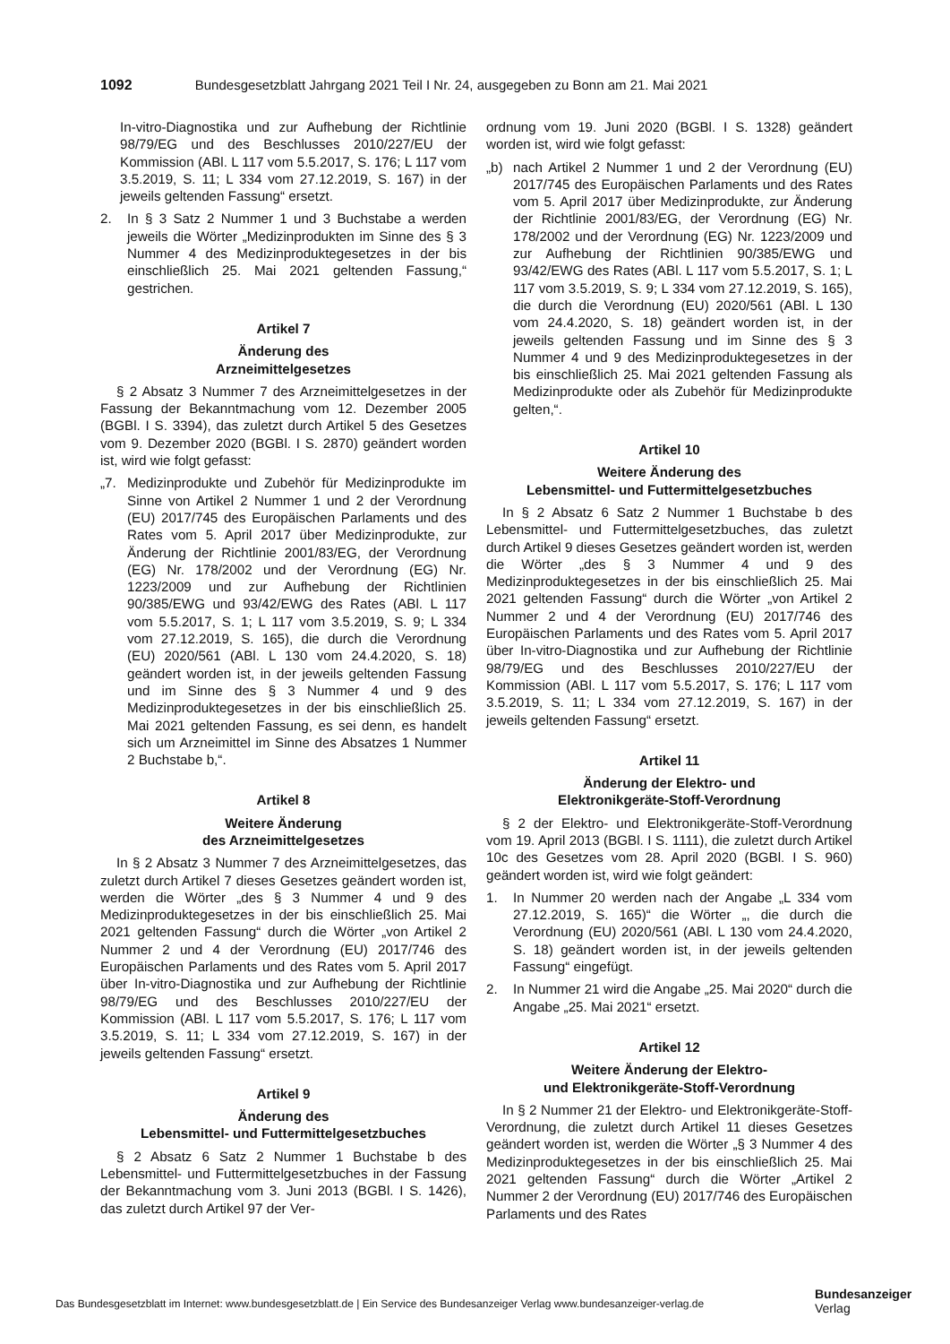1092 Bundesgesetzblatt Jahrgang 2021 Teil I Nr. 24, ausgegeben zu Bonn am 21. Mai 2021
In-vitro-Diagnostika und zur Aufhebung der Richtlinie 98/79/EG und des Beschlusses 2010/227/EU der Kommission (ABl. L 117 vom 5.5.2017, S. 176; L 117 vom 3.5.2019, S. 11; L 334 vom 27.12.2019, S. 167) in der jeweils geltenden Fassung“ ersetzt.
2. In § 3 Satz 2 Nummer 1 und 3 Buchstabe a werden jeweils die Wörter „Medizinprodukten im Sinne des § 3 Nummer 4 des Medizinproduktegesetzes in der bis einschließlich 25. Mai 2021 geltenden Fassung,“ gestrichen.
Artikel 7
Änderung des
Arzneimittelgesetzes
§ 2 Absatz 3 Nummer 7 des Arzneimittelgesetzes in der Fassung der Bekanntmachung vom 12. Dezember 2005 (BGBl. I S. 3394), das zuletzt durch Artikel 5 des Gesetzes vom 9. Dezember 2020 (BGBl. I S. 2870) geändert worden ist, wird wie folgt gefasst:
„7. Medizinprodukte und Zubehör für Medizinprodukte im Sinne von Artikel 2 Nummer 1 und 2 der Verordnung (EU) 2017/745 des Europäischen Parlaments und des Rates vom 5. April 2017 über Medizinprodukte, zur Änderung der Richtlinie 2001/83/EG, der Verordnung (EG) Nr. 178/2002 und der Verordnung (EG) Nr. 1223/2009 und zur Aufhebung der Richtlinien 90/385/EWG und 93/42/EWG des Rates (ABl. L 117 vom 5.5.2017, S. 1; L 117 vom 3.5.2019, S. 9; L 334 vom 27.12.2019, S. 165), die durch die Verordnung (EU) 2020/561 (ABl. L 130 vom 24.4.2020, S. 18) geändert worden ist, in der jeweils geltenden Fassung und im Sinne des § 3 Nummer 4 und 9 des Medizinproduktegesetzes in der bis einschließlich 25. Mai 2021 geltenden Fassung, es sei denn, es handelt sich um Arzneimittel im Sinne des Absatzes 1 Nummer 2 Buchstabe b,“.
Artikel 8
Weitere Änderung
des Arzneimittelgesetzes
In § 2 Absatz 3 Nummer 7 des Arzneimittelgesetzes, das zuletzt durch Artikel 7 dieses Gesetzes geändert worden ist, werden die Wörter „des § 3 Nummer 4 und 9 des Medizinproduktegesetzes in der bis einschließlich 25. Mai 2021 geltenden Fassung“ durch die Wörter „von Artikel 2 Nummer 2 und 4 der Verordnung (EU) 2017/746 des Europäischen Parlaments und des Rates vom 5. April 2017 über In-vitro-Diagnostika und zur Aufhebung der Richtlinie 98/79/EG und des Beschlusses 2010/227/EU der Kommission (ABl. L 117 vom 5.5.2017, S. 176; L 117 vom 3.5.2019, S. 11; L 334 vom 27.12.2019, S. 167) in der jeweils geltenden Fassung“ ersetzt.
Artikel 9
Änderung des
Lebensmittel- und Futtermittelgesetzbuches
§ 2 Absatz 6 Satz 2 Nummer 1 Buchstabe b des Lebensmittel- und Futtermittelgesetzbuches in der Fassung der Bekanntmachung vom 3. Juni 2013 (BGBl. I S. 1426), das zuletzt durch Artikel 97 der Ver-
ordnung vom 19. Juni 2020 (BGBl. I S. 1328) geändert worden ist, wird wie folgt gefasst:
„b) nach Artikel 2 Nummer 1 und 2 der Verordnung (EU) 2017/745 des Europäischen Parlaments und des Rates vom 5. April 2017 über Medizinprodukte, zur Änderung der Richtlinie 2001/83/EG, der Verordnung (EG) Nr. 178/2002 und der Verordnung (EG) Nr. 1223/2009 und zur Aufhebung der Richtlinien 90/385/EWG und 93/42/EWG des Rates (ABl. L 117 vom 5.5.2017, S. 1; L 117 vom 3.5.2019, S. 9; L 334 vom 27.12.2019, S. 165), die durch die Verordnung (EU) 2020/561 (ABl. L 130 vom 24.4.2020, S. 18) geändert worden ist, in der jeweils geltenden Fassung und im Sinne des § 3 Nummer 4 und 9 des Medizinproduktegesetzes in der bis einschließlich 25. Mai 2021 geltenden Fassung als Medizinprodukte oder als Zubehör für Medizinprodukte gelten,“.
Artikel 10
Weitere Änderung des
Lebensmittel- und Futtermittelgesetzbuches
In § 2 Absatz 6 Satz 2 Nummer 1 Buchstabe b des Lebensmittel- und Futtermittelgesetzbuches, das zuletzt durch Artikel 9 dieses Gesetzes geändert worden ist, werden die Wörter „des § 3 Nummer 4 und 9 des Medizinproduktegesetzes in der bis einschließlich 25. Mai 2021 geltenden Fassung“ durch die Wörter „von Artikel 2 Nummer 2 und 4 der Verordnung (EU) 2017/746 des Europäischen Parlaments und des Rates vom 5. April 2017 über In-vitro-Diagnostika und zur Aufhebung der Richtlinie 98/79/EG und des Beschlusses 2010/227/EU der Kommission (ABl. L 117 vom 5.5.2017, S. 176; L 117 vom 3.5.2019, S. 11; L 334 vom 27.12.2019, S. 167) in der jeweils geltenden Fassung“ ersetzt.
Artikel 11
Änderung der Elektro- und
Elektronikgeräte-Stoff-Verordnung
§ 2 der Elektro- und Elektronikgeräte-Stoff-Verordnung vom 19. April 2013 (BGBl. I S. 1111), die zuletzt durch Artikel 10c des Gesetzes vom 28. April 2020 (BGBl. I S. 960) geändert worden ist, wird wie folgt geändert:
1. In Nummer 20 werden nach der Angabe „L 334 vom 27.12.2019, S. 165)“ die Wörter „, die durch die Verordnung (EU) 2020/561 (ABl. L 130 vom 24.4.2020, S. 18) geändert worden ist, in der jeweils geltenden Fassung“ eingefügt.
2. In Nummer 21 wird die Angabe „25. Mai 2020“ durch die Angabe „25. Mai 2021“ ersetzt.
Artikel 12
Weitere Änderung der Elektro-
und Elektronikgeräte-Stoff-Verordnung
In § 2 Nummer 21 der Elektro- und Elektronikgeräte-Stoff-Verordnung, die zuletzt durch Artikel 11 dieses Gesetzes geändert worden ist, werden die Wörter „§ 3 Nummer 4 des Medizinproduktegesetzes in der bis einschließlich 25. Mai 2021 geltenden Fassung“ durch die Wörter „Artikel 2 Nummer 2 der Verordnung (EU) 2017/746 des Europäischen Parlaments und des Rates
Das Bundesgesetzblatt im Internet: www.bundesgesetzblatt.de | Ein Service des Bundesanzeiger Verlag www.bundesanzeiger-verlag.de
Bundesanzeiger
Verlag